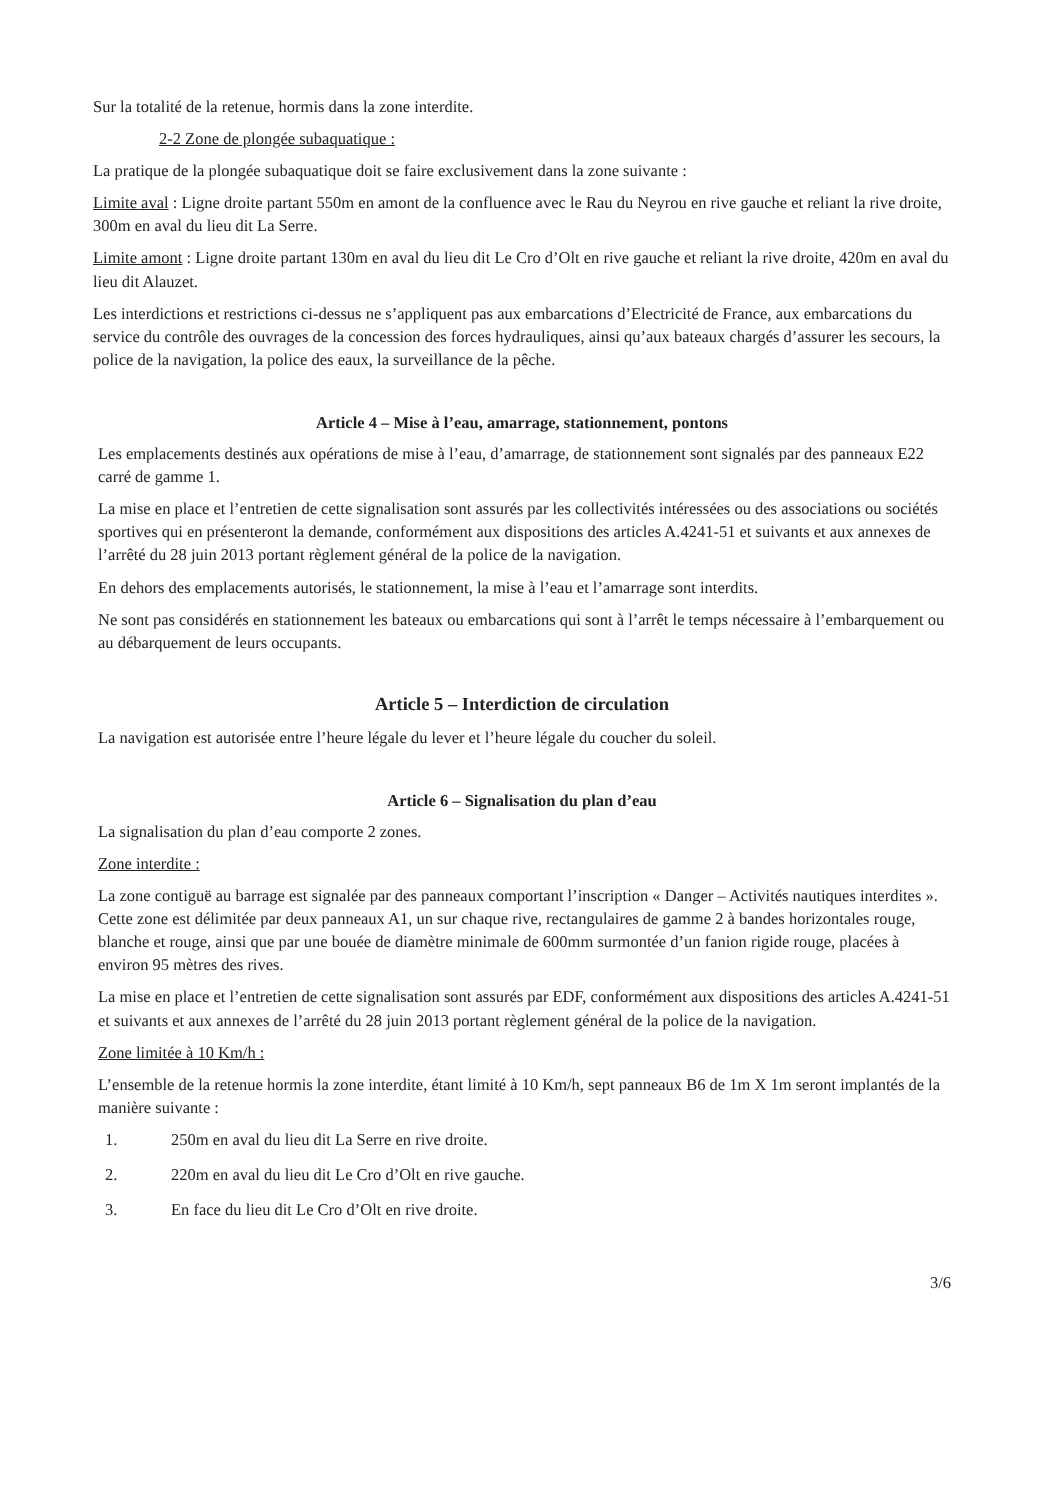Sur la totalité de la retenue, hormis dans la zone interdite.
2-2 Zone de plongée subaquatique :
La pratique de la plongée subaquatique doit se faire exclusivement dans la zone suivante :
Limite aval : Ligne droite partant 550m en amont de la confluence avec le Rau du Neyrou en rive gauche et reliant la rive droite, 300m en aval du lieu dit La Serre.
Limite amont : Ligne droite partant 130m en aval du lieu dit Le Cro d’Olt en rive gauche et reliant la rive droite, 420m en aval du lieu dit Alauzet.
Les interdictions et restrictions ci-dessus ne s’appliquent pas aux embarcations d’Electricité de France, aux embarcations du service du contrôle des ouvrages de la concession des forces hydrauliques, ainsi qu’aux bateaux chargés d’assurer les secours, la police de la navigation, la police des eaux, la surveillance de la pêche.
Article 4 – Mise à l’eau, amarrage, stationnement, pontons
Les emplacements destinés aux opérations de mise à l’eau, d’amarrage, de stationnement sont signalés par des panneaux E22 carré de gamme 1.
La mise en place et l’entretien de cette signalisation sont assurés par les collectivités intéressées ou des associations ou sociétés sportives qui en présenteront la demande, conformément aux dispositions des articles A.4241-51 et suivants et aux annexes de l’arrêté du 28 juin 2013 portant règlement général de la police de la navigation.
En dehors des emplacements autorisés, le stationnement, la mise à l’eau et l’amarrage sont interdits.
Ne sont pas considérés en stationnement les bateaux ou embarcations qui sont à l’arrêt le temps nécessaire à l’embarquement ou au débarquement de leurs occupants.
Article 5 – Interdiction de circulation
La navigation est autorisée entre l’heure légale du lever et l’heure légale du coucher du soleil.
Article 6 – Signalisation du plan d’eau
La signalisation du plan d’eau comporte 2 zones.
Zone interdite :
La zone contiguë au barrage est signalée par des panneaux comportant l’inscription « Danger – Activités nautiques interdites ». Cette zone est délimitée par deux panneaux A1, un sur chaque rive, rectangulaires de gamme 2 à bandes horizontales rouge, blanche et rouge, ainsi que par une bouée de diamètre minimale de 600mm surmontée d’un fanion rigide rouge, placées à environ 95 mètres des rives.
La mise en place et l’entretien de cette signalisation sont assurés par EDF, conformément aux dispositions des articles A.4241-51 et suivants et aux annexes de l’arrêté du 28 juin 2013 portant règlement général de la police de la navigation.
Zone limitée à 10 Km/h :
L’ensemble de la retenue hormis la zone interdite, étant limité à 10 Km/h, sept panneaux B6 de 1m X 1m seront implantés de la manière suivante :
1. 250m en aval du lieu dit La Serre en rive droite.
2. 220m en aval du lieu dit Le Cro d’Olt en rive gauche.
3. En face du lieu dit Le Cro d’Olt en rive droite.
3/6